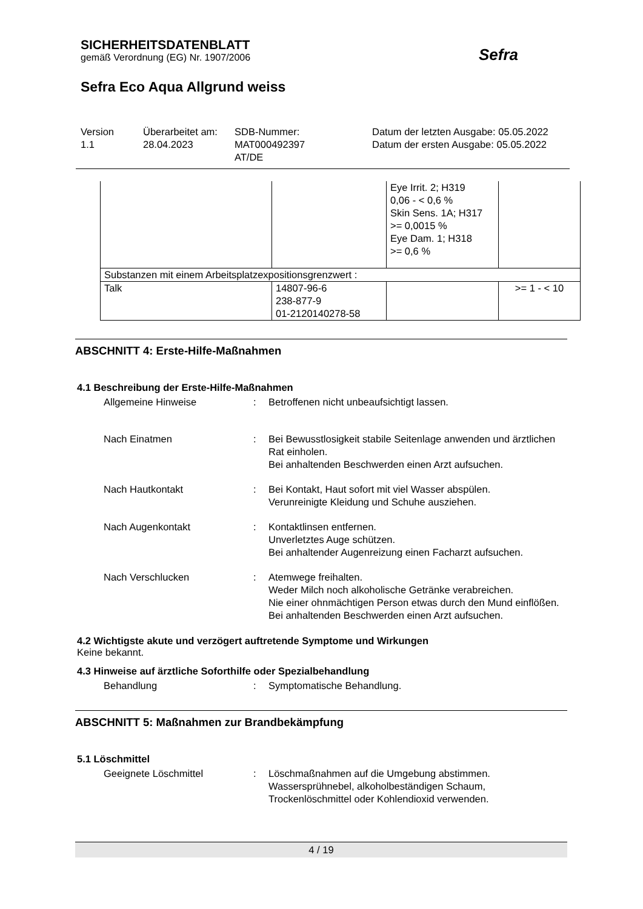SICHERHEITSDATENBLATT
gemäß Verordnung (EG) Nr. 1907/2006
Sefra Eco Aqua Allgrund weiss
Sefra
Version
1.1
Überarbeitet am:
28.04.2023
SDB-Nummer:
MAT000492397
AT/DE
Datum der letzten Ausgabe: 05.05.2022
Datum der ersten Ausgabe: 05.05.2022
| | | Eye Irrit. 2; H319 0,06 - < 0,6 % Skin Sens. 1A; H317 >= 0,0015 % Eye Dam. 1; H318 >= 0,6 % | |
| Substanzen mit einem Arbeitsplatzexpositionsgrenzwert : | | | |
| Talk | 14807-96-6 238-877-9 01-2120140278-58 | | >= 1 - < 10 |
ABSCHNITT 4: Erste-Hilfe-Maßnahmen
4.1 Beschreibung der Erste-Hilfe-Maßnahmen
Allgemeine Hinweise : Betroffenen nicht unbeaufsichtigt lassen.
Nach Einatmen : Bei Bewusstlosigkeit stabile Seitenlage anwenden und ärztlichen Rat einholen.
Bei anhaltenden Beschwerden einen Arzt aufsuchen.
Nach Hautkontakt : Bei Kontakt, Haut sofort mit viel Wasser abspülen.
Verunreinigte Kleidung und Schuhe ausziehen.
Nach Augenkontakt : Kontaktlinsen entfernen.
Unverletztes Auge schützen.
Bei anhaltender Augenreizung einen Facharzt aufsuchen.
Nach Verschlucken : Atemwege freihalten.
Weder Milch noch alkoholische Getränke verabreichen.
Nie einer ohnmächtigen Person etwas durch den Mund einflößen.
Bei anhaltenden Beschwerden einen Arzt aufsuchen.
4.2 Wichtigste akute und verzögert auftretende Symptome und Wirkungen
Keine bekannt.
4.3 Hinweise auf ärztliche Soforthilfe oder Spezialbehandlung
Behandlung : Symptomatische Behandlung.
ABSCHNITT 5: Maßnahmen zur Brandbekämpfung
5.1 Löschmittel
Geeignete Löschmittel : Löschmaßnahmen auf die Umgebung abstimmen.
Wassersprühnebel, alkoholbeständigen Schaum, Trockenlöschmittel oder Kohlendioxid verwenden.
4 / 19